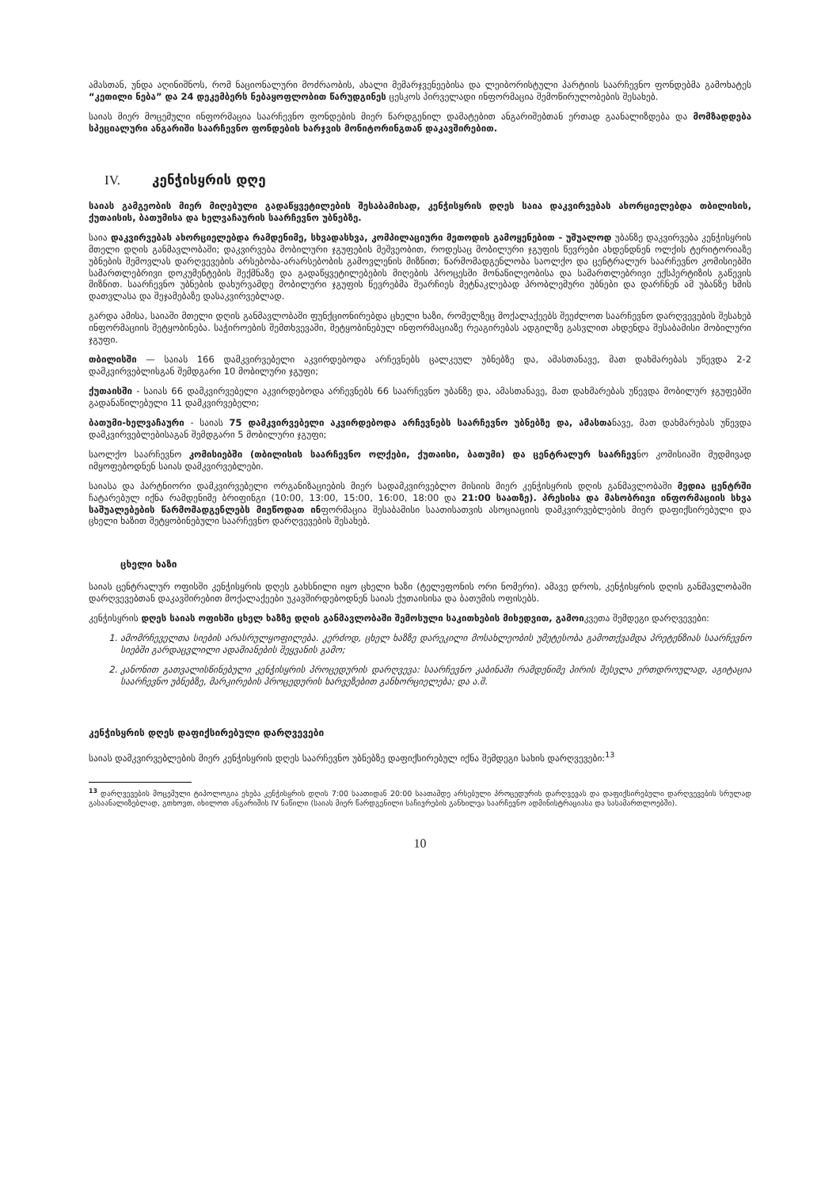ამასთან, უნდა აღინიშნოს, რომ ნაციონალური მოძრაობის, ახალი მემარჯვენეებისა და ლეიბორისტული პარტიის საარჩევნო ფონდებმა გამოხატეს “კეთილი ნება” და 24 დეკემბერს ნებაყოფლობით წარუდგინეს ცესკოს პირველადი ინფორმაცია შემოწირულობების შესახებ.
საიას მიერ მოცემული ინფორმაცია საარჩევნო ფონდების მიერ წარდგენილ დამატებით ანგარიშებთან ერთად გაანალიზდება და მომზადდება სპეციალური ანგარიში საარჩევნო ფონდების ხარჯვის მონიტორინგთან დაკავშირებით.
IV. კენჭისყრის დღე
საიას გამგეობის მიერ მიღებული გადაწყვეტილების შესაბამისად, კენჭისყრის დღეს საია დაკვირვებას ახორციელებდა თბილისის, ქუთაისის, ბათუმისა და ხელვაჩაურის საარჩევნო უბნებზე.
საია დაკვირვებას ახორციელებდა რამდენიმე, სხვადასხვა, კომპილაციური მეთოდის გამოყენებით - უშუალოდ უბანზე დაკვირვება კენჭისყრის მთელი დღის განმავლობაში; დაკვირვება მობილური ჯგუფების მეშვეობით, როდესაც მობილური ჯგუფის წევრები ახდენდნენ ოლქის ტერიტორიაზე უბნების შემოვლას დარღვევების არსებობა-არარსებობის გამოვლენის მიზნით; წარმომადგენლობა საოლქო და ცენტრალურ საარჩევნო კომისიებში სამართლებრივი დოკუმენტების შექმნაზე და გადაწყვეტილებების მიღების პროცესში მონაწილეობისა და სამართლებრივი ექსპერტიზის გაწევის მიზნით. საარჩევნო უბნების დახურვამდე მობილური ჯგუფის წევრებმა შეარჩიეს მეტნაკლებად პრობლემური უბნები და დარჩნენ ამ უბანზე ხმის დათვლასა და შეჯამებაზე დასაკვირვებლად.
გარდა ამისა, საიაში მთელი დღის განმავლობაში ფუნქციონირებდა ცხელი ხაზი, რომელზეც მოქალაქეებს შეეძლოთ საარჩევნო დარღვევების შესახებ ინფორმაციის შეტყობინება. საჭიროების შემთხვევაში, შეტყობინებულ ინფორმაციაზე რეაგირებას ადგილზე გასვლით ახდენდა შესაბამისი მობილური ჯგუფი.
თბილისში — საიას 166 დამკვირვებელი აკვირდებოდა არჩევნებს ცალკეულ უბნებზე და, ამასთანავე, მათ დახმარებას უწევდა 2-2 დამკვირვებლისგან შემდგარი 10 მობილური ჯგუფი;
ქუთაისში - საიას 66 დამკვირვებელი აკვირდებოდა არჩევნებს 66 საარჩევნო უბანზე და, ამასთანავე, მათ დახმარებას უწევდა მობილურ ჯგუფებში გადანაწილებული 11 დამკვირვებელი;
ბათუმი-ხელვაჩაური - საიას 75 დამკვირვებელი აკვირდებოდა არჩევნებს საარჩევნო უბნებზე და, ამასთანავე, მათ დახმარებას უწევდა დამკვირვებლებისაგან შემდგარი 5 მობილური ჯგუფი;
საოლქო საარჩევნო კომისიებში (თბილისის საარჩევნო ოლქები, ქუთაისი, ბათუმი) და ცენტრალურ საარჩევნო კომისიაში მუდმივად იმყოფებოდნენ საიას დამკვირვებლები.
საიასა და პარტნიორი დამკვირვებელი ორგანიზაციების მიერ სადამკვირვებლო მისიის მიერ კენჭისყრის დღის განმავლობაში მედია ცენტრში ჩატარებულ იქნა რამდენიმე ბრიფინგი (10:00, 13:00, 15:00, 16:00, 18:00 და 21:00 საათზე). პრესისა და მასობრივი ინფორმაციის სხვა საშუალებების წარმომადგენლებს მიეწოდათ ინფორმაცია შესაბამისი საათისათვის ასოციაციის დამკვირვებლების მიერ დაფიქსირებული და ცხელი ხაზით შეტყობინებული საარჩევნო დარღვევების შესახებ.
ცხელი ხაზი
საიას ცენტრალურ ოფისში კენჭისყრის დღეს გახსნილი იყო ცხელი ხაზი (ტელეფონის ორი ნომერი). ამავე დროს, კენჭისყრის დღის განმავლობაში დარღვევებთან დაკავშირებით მოქალაქეები უკავშირდებოდნენ საიას ქუთაისისა და ბათუმის ოფისებს.
კენჭისყრის დღეს საიას ოფისში ცხელ ხაზზე დღის განმავლობაში შემოსული საკითხების მიხედვით, გამოიკვეთა შემდეგი დარღვევები:
1. ამომრჩეველთა სიების არასრულყოფილება. კერძოდ, ცხელ ხაზზე დარეკილი მოსახლეობის უმეტესობა გამოთქვამდა პრეტენზიას საარჩევნო სიებში გარდაცვლილი ადამიანების შეყვანის გამო;
2. კანონით გათვალისწინებული კენჭისყრის პროცედურის დარღვევა: საარჩევნო კაბინაში რამდენიმე პირის შესვლა ერთდროულად, აგიტაცია საარჩევნო უბნებზე, მარკირების პროცედურის ხარვეზებით განხორციელება; და ა.შ.
კენჭისყრის დღეს დაფიქსირებული დარღვევები
საიას დამკვირვებლების მიერ კენჭისყრის დღეს საარჩევნო უბნებზე დაფიქსირებულ იქნა შემდეგი სახის დარღვევები:<sup>13</sup>
<sup>13</sup> დარღვევების მოცემული ტიპოლოგია ეხება კენჭისყრის დღის 7:00 საათიდან 20:00 საათამდე არსებული პროცედურის დარღვევას და დაფიქსირებული დარღვევების სრულად გასაანალიზებლად, გთხოვთ, იხილოთ ანგარიშის IV ნაწილი (საიას მიერ წარდგენილი საჩივრების განხილვა საარჩევნო ადმინისტრაციასა და სასამართლოებში).
10